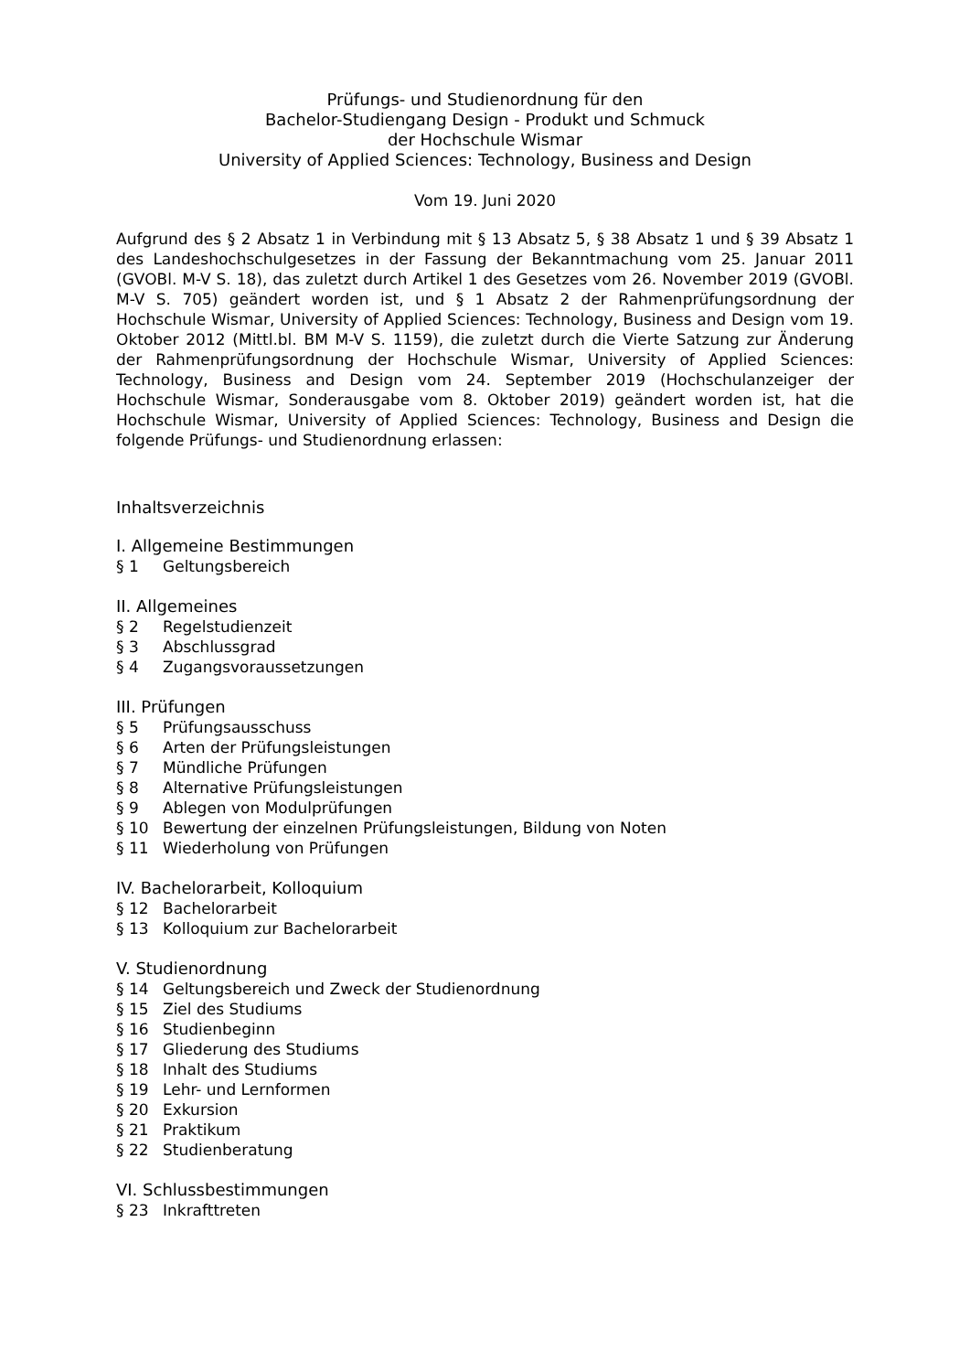Prüfungs- und Studienordnung für den
Bachelor-Studiengang Design - Produkt und Schmuck
der Hochschule Wismar
University of Applied Sciences: Technology, Business and Design
Vom 19. Juni 2020
Aufgrund des § 2 Absatz 1 in Verbindung mit § 13 Absatz 5, § 38 Absatz 1 und § 39 Absatz 1 des Landeshochschulgesetzes in der Fassung der Bekanntmachung vom 25. Januar 2011 (GVOBl. M-V S. 18), das zuletzt durch Artikel 1 des Gesetzes vom 26. November 2019 (GVOBl. M-V S. 705) geändert worden ist, und § 1 Absatz 2 der Rahmenprüfungsordnung der Hochschule Wismar, University of Applied Sciences: Technology, Business and Design vom 19. Oktober 2012 (Mittl.bl. BM M-V S. 1159), die zuletzt durch die Vierte Satzung zur Änderung der Rahmenprüfungsordnung der Hochschule Wismar, University of Applied Sciences: Technology, Business and Design vom 24. September 2019 (Hochschulanzeiger der Hochschule Wismar, Sonderausgabe vom 8. Oktober 2019) geändert worden ist, hat die Hochschule Wismar, University of Applied Sciences: Technology, Business and Design die folgende Prüfungs- und Studienordnung erlassen:
Inhaltsverzeichnis
I. Allgemeine Bestimmungen
§ 1 Geltungsbereich
II. Allgemeines
§ 2 Regelstudienzeit
§ 3 Abschlussgrad
§ 4 Zugangsvoraussetzungen
III. Prüfungen
§ 5 Prüfungsausschuss
§ 6 Arten der Prüfungsleistungen
§ 7 Mündliche Prüfungen
§ 8 Alternative Prüfungsleistungen
§ 9 Ablegen von Modulprüfungen
§ 10 Bewertung der einzelnen Prüfungsleistungen, Bildung von Noten
§ 11 Wiederholung von Prüfungen
IV. Bachelorarbeit, Kolloquium
§ 12 Bachelorarbeit
§ 13 Kolloquium zur Bachelorarbeit
V. Studienordnung
§ 14 Geltungsbereich und Zweck der Studienordnung
§ 15 Ziel des Studiums
§ 16 Studienbeginn
§ 17 Gliederung des Studiums
§ 18 Inhalt des Studiums
§ 19 Lehr- und Lernformen
§ 20 Exkursion
§ 21 Praktikum
§ 22 Studienberatung
VI. Schlussbestimmungen
§ 23 Inkrafttreten